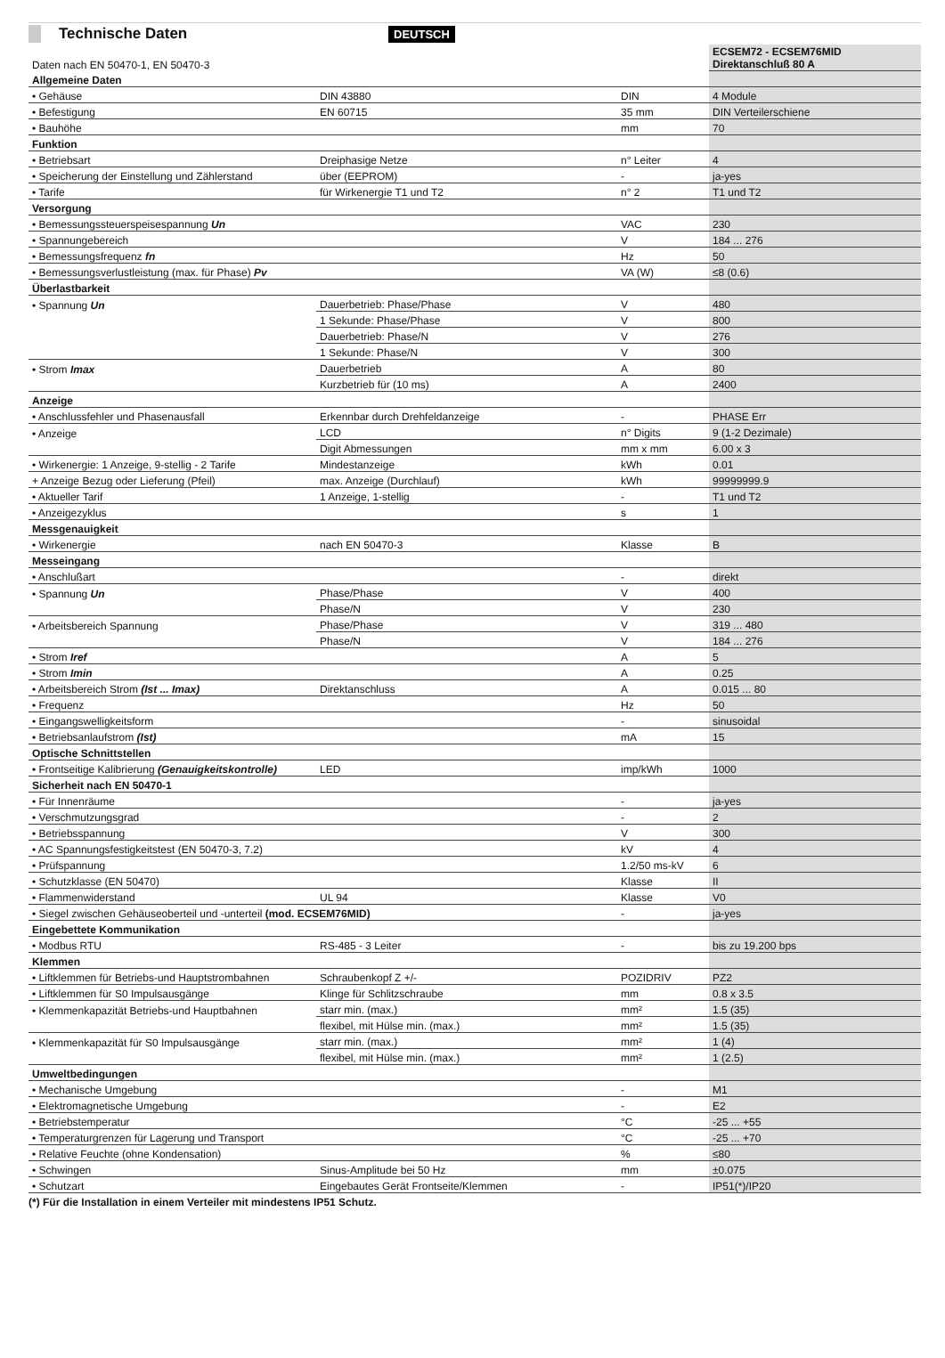Technische Daten
DEUTSCH
| Daten nach EN 50470-1, EN 50470-3 | | | ECSEM72 - ECSEM76MID Direktanschluß 80 A |
| Allgemeine Daten | | | |
| • Gehäuse | DIN 43880 | DIN | 4 Module |
| • Befestigung | EN 60715 | 35 mm | DIN Verteilerschiene |
| • Bauhöhe | | mm | 70 |
| Funktion | | | |
| • Betriebsart | Dreiphasige Netze | n° Leiter | 4 |
| • Speicherung der Einstellung und Zählerstand | über (EEPROM) | - | ja-yes |
| • Tarife | für Wirkenergie T1 und T2 | n° 2 | T1 und T2 |
| Versorgung | | | |
| • Bemessungssteuerspeisespannung Un | | VAC | 230 |
| • Spannungebereich | | V | 184 ... 276 |
| • Bemessungsfrequenz fn | | Hz | 50 |
| • Bemessungsverlustleistung (max. für Phase) Pv | | VA (W) | ≤8 (0.6) |
| Überlastbarkeit | | | |
| • Spannung Un | Dauerbetrieb: Phase/Phase | V | 480 |
| | 1 Sekunde: Phase/Phase | V | 800 |
| | Dauerbetrieb: Phase/N | V | 276 |
| | 1 Sekunde: Phase/N | V | 300 |
| • Strom Imax | Dauerbetrieb | A | 80 |
| | Kurzbetrieb für (10 ms) | A | 2400 |
| Anzeige | | | |
| • Anschlussfehler und Phasenausfall | Erkennbar durch Drehfeldanzeige | - | PHASE Err |
| • Anzeige | LCD | n° Digits | 9 (1-2 Dezimale) |
| | Digit Abmessungen | mm x mm | 6.00 x 3 |
| • Wirkenergie: 1 Anzeige, 9-stellig - 2 Tarife | Mindestanzeige | kWh | 0.01 |
| + Anzeige Bezug oder Lieferung (Pfeil) | max. Anzeige (Durchlauf) | kWh | 99999999.9 |
| • Aktueller Tarif | 1 Anzeige, 1-stellig | - | T1 und T2 |
| • Anzeigezyklus | | s | 1 |
| Messgenauigkeit | | | |
| • Wirkenergie | nach EN 50470-3 | Klasse | B |
| Messeingang | | | |
| • Anschlußart | | - | direkt |
| • Spannung Un | Phase/Phase | V | 400 |
| | Phase/N | V | 230 |
| • Arbeitsbereich Spannung | Phase/Phase | V | 319 ... 480 |
| | Phase/N | V | 184 ... 276 |
| • Strom Iref | | A | 5 |
| • Strom Imin | | A | 0.25 |
| • Arbeitsbereich Strom (Ist ... Imax) | Direktanschluss | A | 0.015 ... 80 |
| • Frequenz | | Hz | 50 |
| • Eingangswelligkeitsform | | - | sinusoidal |
| • Betriebsanlaufstrom (Ist) | | mA | 15 |
| Optische Schnittstellen | | | |
| • Frontseitige Kalibrierung (Genauigkeitskontrolle) | LED | imp/kWh | 1000 |
| Sicherheit nach EN 50470-1 | | | |
| • Für Innenräume | | - | ja-yes |
| • Verschmutzungsgrad | | - | 2 |
| • Betriebsspannung | | V | 300 |
| • AC Spannungsfestigkeitstest (EN 50470-3, 7.2) | | kV | 4 |
| • Prüfspannung | | 1.2/50 ms-kV | 6 |
| • Schutzklasse (EN 50470) | | Klasse | II |
| • Flammenwiderstand | UL 94 | Klasse | V0 |
| • Siegel zwischen Gehäuseoberteil und -unterteil (mod. ECSEM76MID) | | - | ja-yes |
| Eingebettete Kommunikation | | | |
| • Modbus RTU | RS-485 - 3 Leiter | - | bis zu 19.200 bps |
| Klemmen | | | |
| • Liftklemmen für Betriebs-und Hauptstrombahnen | Schraubenkopf Z +/- | POZIDRIV | PZ2 |
| • Liftklemmen für S0 Impulsausgänge | Klinge für Schlitzschraube | mm | 0.8 x 3.5 |
| • Klemmenkapazität Betriebs-und Hauptbahnen | starr min. (max.) | mm² | 1.5 (35) |
| | flexibel, mit Hülse min. (max.) | mm² | 1.5 (35) |
| • Klemmenkapazität für S0 Impulsausgänge | starr min. (max.) | mm² | 1 (4) |
| | flexibel, mit Hülse min. (max.) | mm² | 1 (2.5) |
| Umweltbedingungen | | | |
| • Mechanische Umgebung | | - | M1 |
| • Elektromagnetische Umgebung | | - | E2 |
| • Betriebstemperatur | | °C | -25 ... +55 |
| • Temperaturgrenzen für Lagerung und Transport | | °C | -25 ... +70 |
| • Relative Feuchte (ohne Kondensation) | | % | ≤80 |
| • Schwingen | Sinus-Amplitude bei 50 Hz | mm | ±0.075 |
| • Schutzart | Eingebautes Gerät Frontseite/Klemmen | - | IP51(*)/IP20 |
(*) Für die Installation in einem Verteiler mit mindestens IP51 Schutz.